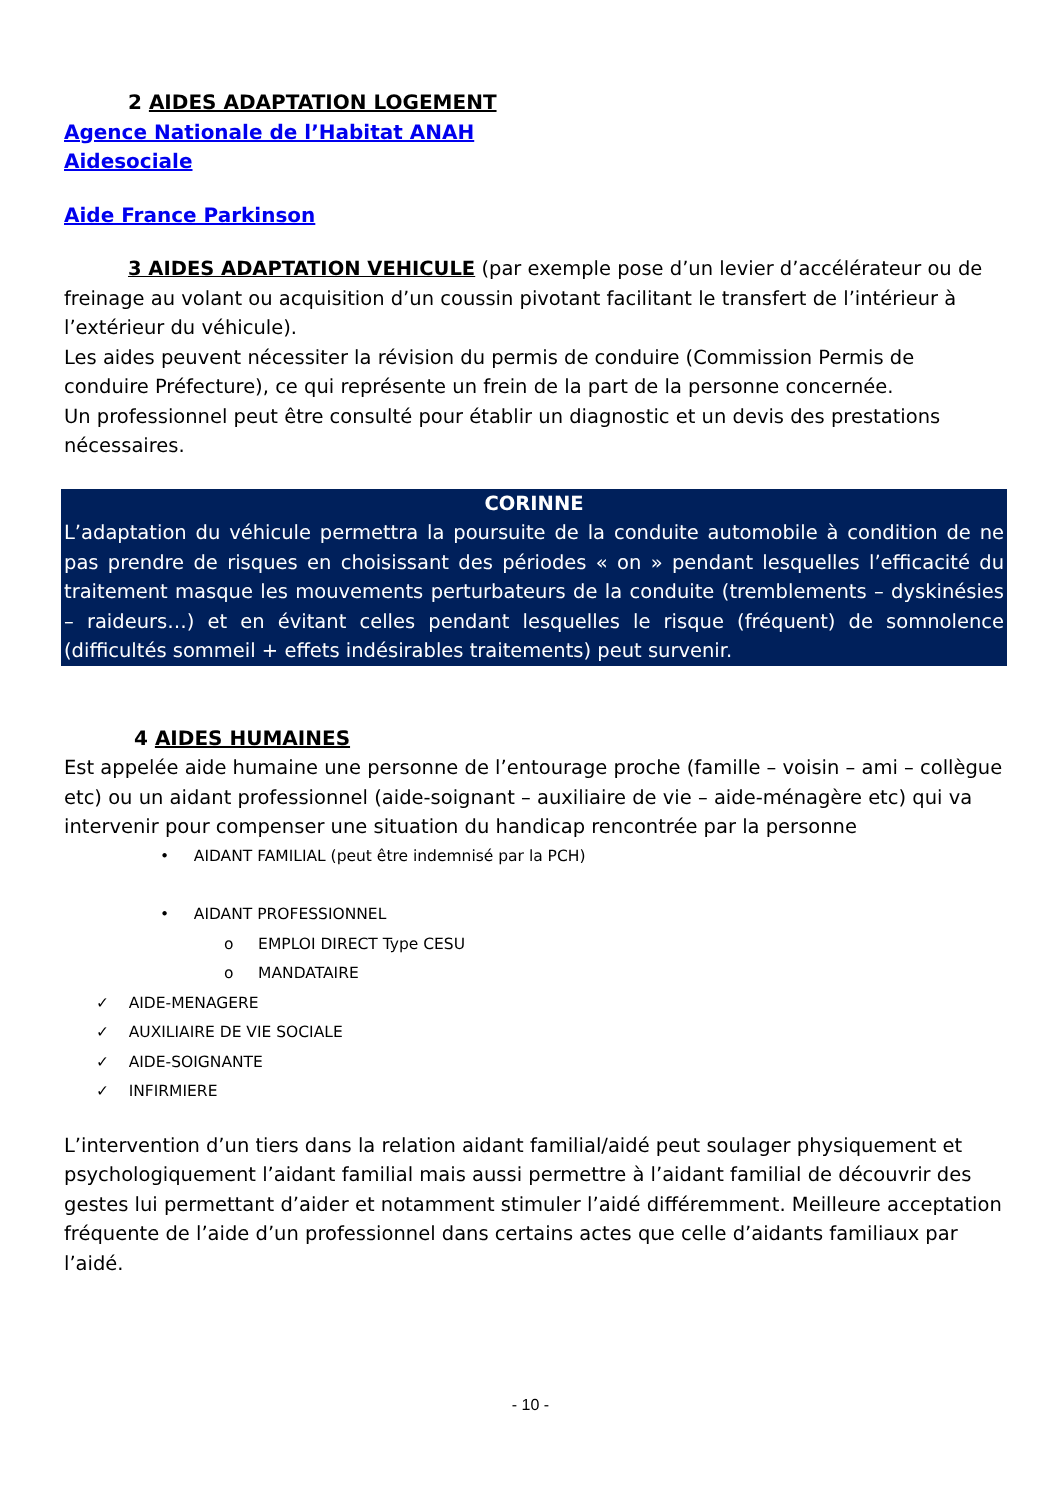2 AIDES ADAPTATION LOGEMENT
Agence Nationale de l’Habitat ANAH
Aidesociale
Aide France Parkinson
3 AIDES ADAPTATION VEHICULE (par exemple pose d’un levier d’accélérateur ou de freinage au volant ou acquisition d’un coussin pivotant facilitant le transfert de l’intérieur à l’extérieur du véhicule).
Les aides peuvent nécessiter la révision du permis de conduire (Commission Permis de conduire Préfecture), ce qui représente un frein de la part de la personne concernée.
Un professionnel peut être consulté pour établir un diagnostic et un devis des prestations nécessaires.
CORINNE
L’adaptation du véhicule permettra la poursuite de la conduite automobile à condition de ne pas prendre de risques en choisissant des périodes « on » pendant lesquelles l’efficacité du traitement masque les mouvements perturbateurs de la conduite (tremblements – dyskinésies – raideurs…) et en évitant celles pendant lesquelles le risque (fréquent) de somnolence (difficultés sommeil + effets indésirables traitements) peut survenir.
4 AIDES HUMAINES
Est appelée aide humaine une personne de l’entourage proche (famille – voisin – ami – collègue etc) ou un aidant professionnel (aide-soignant – auxiliaire de vie – aide-ménagère etc) qui va intervenir pour compenser une situation du handicap rencontrée par la personne
• AIDANT FAMILIAL (peut être indemnisé par la PCH)
• AIDANT PROFESSIONNEL
o EMPLOI DIRECT Type CESU
o MANDATAIRE
✓ AIDE-MENAGERE
✓ AUXILIAIRE DE VIE SOCIALE
✓ AIDE-SOIGNANTE
✓ INFIRMIERE
L’intervention d’un tiers dans la relation aidant familial/aidé peut soulager physiquement et psychologiquement l’aidant familial mais aussi permettre à l’aidant familial de découvrir des gestes lui permettant d’aider et notamment stimuler l’aidé différemment. Meilleure acceptation fréquente de l’aide d’un professionnel dans certains actes que celle d’aidants familiaux par l’aidé.
- 10 -